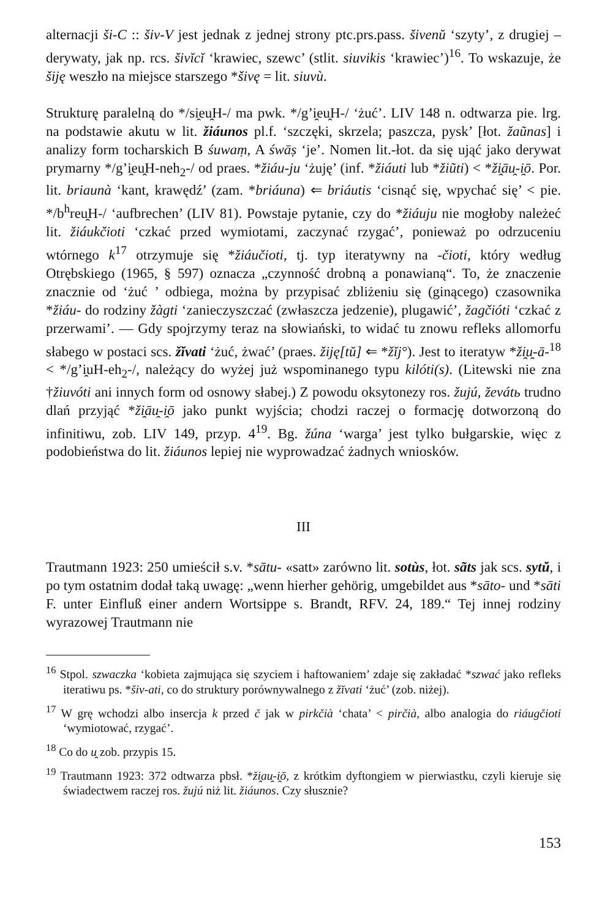alternacji ši-C :: šiv-V jest jednak z jednej strony ptc.prs.pass. šivenŭ ‘szyty’, z drugiej – derywaty, jak np. rcs. šivĭcĭ ‘krawiec, szewc’ (stlit. siuvikis ‘krawiec’)<sup>16</sup>. To wskazuje, że šiję weszło na miejsce starszego *šivę = lit. siuvù.
Strukturę paralelną do */si̯eu̯H-/ ma pwk. */g’i̯eu̯H-/ ‘żuć’. LIV 148 n. odtwarza pie. lrg. na podstawie akutu w lit. žiáunos pl.f. ‘szczęki, skrzela; paszcza, pysk’ [łot. žaũnas] i analizy form tocharskich B śuwaṃ, A śwāṣ ‘je’. Nomen lit.-łot. da się ująć jako derywat prymarny */g’i̯eu̯H-neh<sub>2</sub>-/ od praes. *žiáu-ju ‘żuję’ (inf. *žiáuti lub *žiũti) < *ži̯āu̯-i̯ō. Por. lit. briaunà ‘kant, krawędź’ (zam. *briáuna) ⇐ briáutis ‘cisnąć się, wpychać się’ < pie. */b<sup>h</sup>reu̯H-/ ‘aufbrechen’ (LIV 81). Powstaje pytanie, czy do *žiáuju nie mogłoby należeć lit. žiáukčioti ‘czkać przed wymiotami, zaczynać rzygać’, ponieważ po odrzuceniu wtórnego k<sup>17</sup> otrzymuje się *žiáučioti, tj. typ iteratywny na -čioti, który według Otrębskiego (1965, § 597) oznacza „czynność drobną a ponawianą“. To, że znaczenie znacznie od ‘żuć ’ odbiega, można by przypisać zbliżeniu się (ginącego) czasownika *žiáu- do rodziny žàgti ‘zanieczyszczać (zwłaszcza jedzenie), plugawić’, žagčióti ‘czkać z przerwami’. — Gdy spojrzymy teraz na słowiański, to widać tu znowu refleks allomorfu słabego w postaci scs. žĭvati ‘żuć, żwać’ (praes. žiję[tŭ] ⇐ *žĭj°). Jest to iteratyw *ži̯u̯-ā-<sup>18</sup> < */g’i̯uH-eh<sub>2</sub>-/, należący do wyżej już wspominanego typu kilóti(s). (Litewski nie zna †žiuvóti ani innych form od osnowy słabej.) Z powodu oksytonezy ros. žujú, ževátь trudno dlań przyjąć *ži̯āu̯-i̯ō jako punkt wyjścia; chodzi raczej o formację dotworzoną do infinitiwu, zob. LIV 149, przyp. 4<sup>19</sup>. Bg. žúna ‘warga’ jest tylko bułgarskie, więc z podobieństwa do lit. žiáunos lepiej nie wyprowadzać żadnych wniosków.
III
Trautmann 1923: 250 umieścił s.v. *sātu- «satt» zarówno lit. sotùs, łot. sãts jak scs. sytŭ, i po tym ostatnim dodał taką uwagę: „wenn hierher gehörig, umgebildet aus *sāto- und *sāti F. unter Einfluß einer andern Wortsippe s. Brandt, RFV. 24, 189.“ Tej innej rodziny wyrazowej Trautmann nie
<sup>16</sup> Stpol. szwaczka ‘kobieta zajmująca się szyciem i haftowaniem’ zdaje się zakładać *szwać jako refleks iteratiwu ps. *šiv-ati, co do struktury porównywalnego z žĭvati ‘żuć’ (zob. niżej).
<sup>17</sup> W grę wchodzi albo insercja k przed č jak w pirkčià ‘chata’ < pirčià, albo analogia do riáugčioti ‘wymiotować, rzygać’.
<sup>18</sup> Co do u̯ zob. przypis 15.
<sup>19</sup> Trautmann 1923: 372 odtwarza pbsł. *ži̯au̯-i̯ō, z krótkim dyftongiem w pierwiastku, czyli kieruje się świadectwem raczej ros. žujú niż lit. žiáunos. Czy słusznie?
153